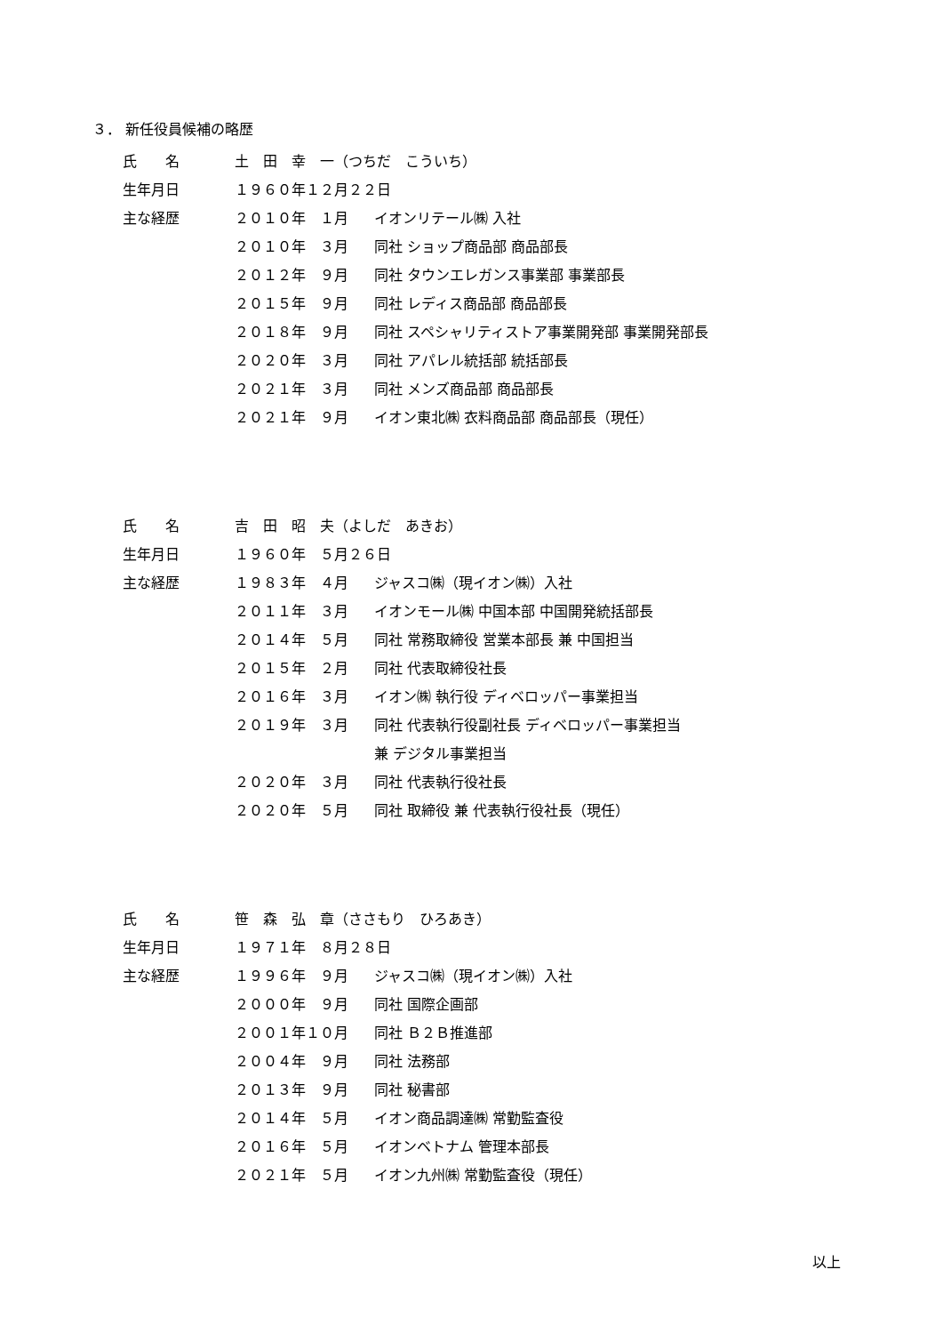３． 新任役員候補の略歴
| 氏 名 | 土 田 幸 一（つちだ こういち） | |
| 生年月日 | １９６０年１２月２２日 | |
| 主な経歴 | ２０１０年 １月 | イオンリテール㈱ 入社 |
| | ２０１０年 ３月 | 同社 ショップ商品部 商品部長 |
| | ２０１２年 ９月 | 同社 タウンエレガンス事業部 事業部長 |
| | ２０１５年 ９月 | 同社 レディス商品部 商品部長 |
| | ２０１８年 ９月 | 同社 スペシャリティストア事業開発部 事業開発部長 |
| | ２０２０年 ３月 | 同社 アパレル統括部 統括部長 |
| | ２０２１年 ３月 | 同社 メンズ商品部 商品部長 |
| | ２０２１年 ９月 | イオン東北㈱ 衣料商品部 商品部長（現任） |
| 氏 名 | 吉 田 昭 夫（よしだ あきお） | |
| 生年月日 | １９６０年 ５月２６日 | |
| 主な経歴 | １９８３年 ４月 | ジャスコ㈱（現イオン㈱）入社 |
| | ２０１１年 ３月 | イオンモール㈱ 中国本部 中国開発統括部長 |
| | ２０１４年 ５月 | 同社 常務取締役 営業本部長 兼 中国担当 |
| | ２０１５年 ２月 | 同社 代表取締役社長 |
| | ２０１６年 ３月 | イオン㈱ 執行役 ディベロッパー事業担当 |
| | ２０１９年 ３月 | 同社 代表執行役副社長 ディベロッパー事業担当 |
| | | 兼 デジタル事業担当 |
| | ２０２０年 ３月 | 同社 代表執行役社長 |
| | ２０２０年 ５月 | 同社 取締役 兼 代表執行役社長（現任） |
| 氏 名 | 笹 森 弘 章（ささもり ひろあき） | |
| 生年月日 | １９７１年 ８月２８日 | |
| 主な経歴 | １９９６年 ９月 | ジャスコ㈱（現イオン㈱）入社 |
| | ２０００年 ９月 | 同社 国際企画部 |
| | ２００１年１０月 | 同社 Ｂ２Ｂ推進部 |
| | ２００４年 ９月 | 同社 法務部 |
| | ２０１３年 ９月 | 同社 秘書部 |
| | ２０１４年 ５月 | イオン商品調達㈱ 常勤監査役 |
| | ２０１６年 ５月 | イオンベトナム 管理本部長 |
| | ２０２１年 ５月 | イオン九州㈱ 常勤監査役（現任） |
以上